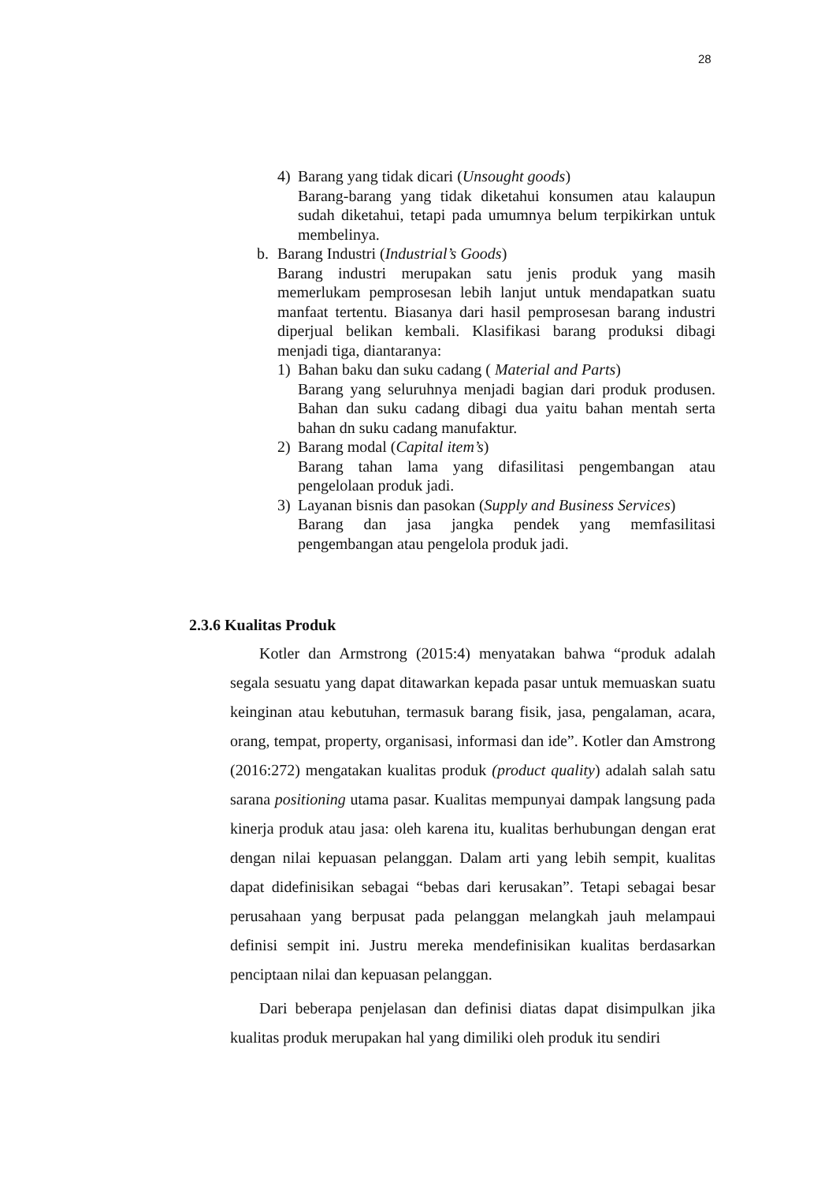28
4) Barang yang tidak dicari (Unsought goods)
Barang-barang yang tidak diketahui konsumen atau kalaupun sudah diketahui, tetapi pada umumnya belum terpikirkan untuk membelinya.
b. Barang Industri (Industrial’s Goods)
Barang industri merupakan satu jenis produk yang masih memerlukam pemprosesan lebih lanjut untuk mendapatkan suatu manfaat tertentu. Biasanya dari hasil pemprosesan barang industri diperjual belikan kembali. Klasifikasi barang produksi dibagi menjadi tiga, diantaranya:
1) Bahan baku dan suku cadang ( Material and Parts)
Barang yang seluruhnya menjadi bagian dari produk produsen. Bahan dan suku cadang dibagi dua yaitu bahan mentah serta bahan dn suku cadang manufaktur.
2) Barang modal (Capital item’s)
Barang tahan lama yang difasilitasi pengembangan atau pengelolaan produk jadi.
3) Layanan bisnis dan pasokan (Supply and Business Services)
Barang dan jasa jangka pendek yang memfasilitasi pengembangan atau pengelola produk jadi.
2.3.6 Kualitas Produk
Kotler dan Armstrong (2015:4) menyatakan bahwa “produk adalah segala sesuatu yang dapat ditawarkan kepada pasar untuk memuaskan suatu keinginan atau kebutuhan, termasuk barang fisik, jasa, pengalaman, acara, orang, tempat, property, organisasi, informasi dan ide”. Kotler dan Amstrong (2016:272) mengatakan kualitas produk (product quality) adalah salah satu sarana positioning utama pasar. Kualitas mempunyai dampak langsung pada kinerja produk atau jasa: oleh karena itu, kualitas berhubungan dengan erat dengan nilai kepuasan pelanggan. Dalam arti yang lebih sempit, kualitas dapat didefinisikan sebagai “bebas dari kerusakan”. Tetapi sebagai besar perusahaan yang berpusat pada pelanggan melangkah jauh melampaui definisi sempit ini. Justru mereka mendefinisikan kualitas berdasarkan penciptaan nilai dan kepuasan pelanggan.
Dari beberapa penjelasan dan definisi diatas dapat disimpulkan jika kualitas produk merupakan hal yang dimiliki oleh produk itu sendiri